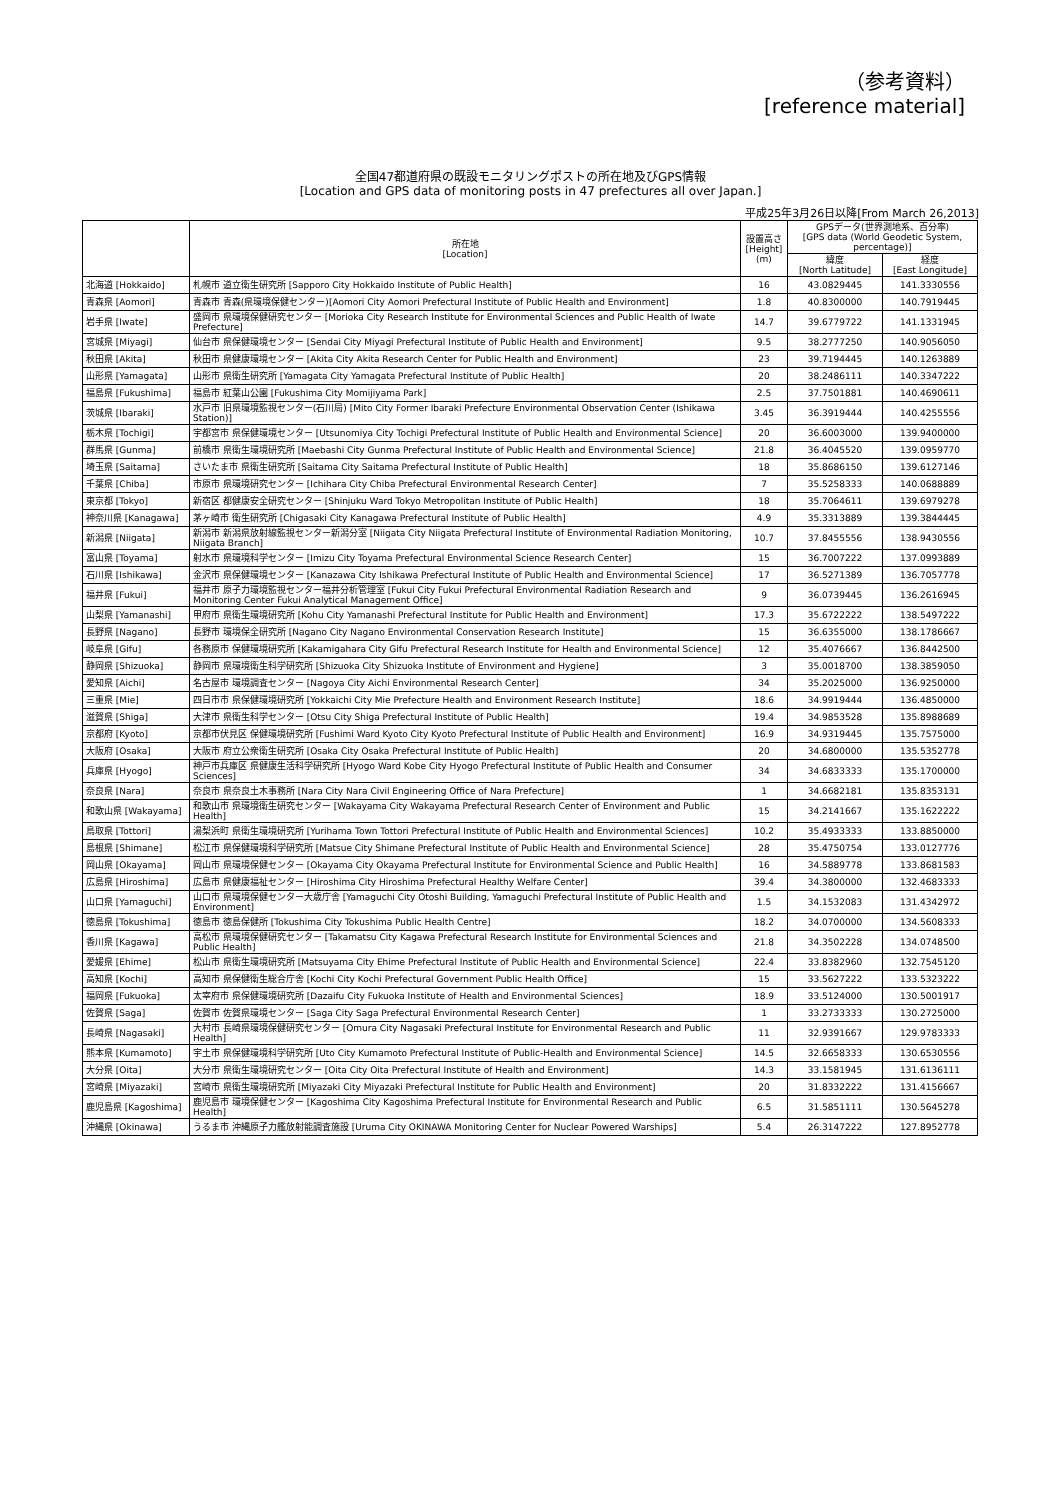（参考資料）
[reference material]
全国47都道府県の既設モニタリングポストの所在地及びGPS情報
[Location and GPS data of monitoring posts in 47 prefectures all over Japan.]
平成25年3月26日以降[From March 26,2013]
| | 所在地 [Location] | 設置高さ [Height] (m) | GPSデータ(世界測地系、百分率) [GPS data (World Geodetic System, percentage)] | |
| --- | --- | --- | --- | --- |
| | | | 緯度 [North Latitude] | 経度 [East Longitude] |
| 北海道 [Hokkaido] | 札幌市 道立衛生研究所 [Sapporo City Hokkaido Institute of Public Health] | 16 | 43.0829445 | 141.3330556 |
| 青森県 [Aomori] | 青森市 青森(県環境保健センター)[Aomori City Aomori Prefectural Institute of Public Health and Environment] | 1.8 | 40.8300000 | 140.7919445 |
| 岩手県 [Iwate] | 盛岡市 県環境保健研究センター [Morioka City Research Institute for Environmental Sciences and Public Health of Iwate Prefecture] | 14.7 | 39.6779722 | 141.1331945 |
| 宮城県 [Miyagi] | 仙台市 県保健環境センター [Sendai City Miyagi Prefectural Institute of Public Health and Environment] | 9.5 | 38.2777250 | 140.9056050 |
| 秋田県 [Akita] | 秋田市 県健康環境センター [Akita City Akita Research Center for Public Health and Environment] | 23 | 39.7194445 | 140.1263889 |
| 山形県 [Yamagata] | 山形市 県衛生研究所 [Yamagata City Yamagata Prefectural Institute of Public Health] | 20 | 38.2486111 | 140.3347222 |
| 福島県 [Fukushima] | 福島市 紅葉山公園 [Fukushima City Momijiyama Park] | 2.5 | 37.7501881 | 140.4690611 |
| 茨城県 [Ibaraki] | 水戸市 旧県環境監視センター(石川局) [Mito City Former Ibaraki Prefecture Environmental Observation Center (Ishikawa Station)] | 3.45 | 36.3919444 | 140.4255556 |
| 栃木県 [Tochigi] | 宇都宮市 県保健環境センター [Utsunomiya City Tochigi Prefectural Institute of Public Health and Environmental Science] | 20 | 36.6003000 | 139.9400000 |
| 群馬県 [Gunma] | 前橋市 県衛生環境研究所 [Maebashi City Gunma Prefectural Institute of Public Health and Environmental Science] | 21.8 | 36.4045520 | 139.0959770 |
| 埼玉県 [Saitama] | さいたま市 県衛生研究所 [Saitama City Saitama Prefectural Institute of Public Health] | 18 | 35.8686150 | 139.6127146 |
| 千葉県 [Chiba] | 市原市 県環境研究センター [Ichihara City Chiba Prefectural Environmental Research Center] | 7 | 35.5258333 | 140.0688889 |
| 東京都 [Tokyo] | 新宿区 都健康安全研究センター [Shinjuku Ward Tokyo Metropolitan Institute of Public Health] | 18 | 35.7064611 | 139.6979278 |
| 神奈川県 [Kanagawa] | 茅ヶ崎市 衛生研究所 [Chigasaki City Kanagawa Prefectural Institute of Public Health] | 4.9 | 35.3313889 | 139.3844445 |
| 新潟県 [Niigata] | 新潟市 新潟県放射線監視センター新潟分室 [Niigata City Niigata Prefectural Institute of Environmental Radiation Monitoring, Niigata Branch] | 10.7 | 37.8455556 | 138.9430556 |
| 富山県 [Toyama] | 射水市 県環境科学センター [Imizu City Toyama Prefectural Environmental Science Research Center] | 15 | 36.7007222 | 137.0993889 |
| 石川県 [Ishikawa] | 金沢市 県保健環境センター [Kanazawa City Ishikawa Prefectural Institute of Public Health and Environmental Science] | 17 | 36.5271389 | 136.7057778 |
| 福井県 [Fukui] | 福井市 原子力環境監視センター福井分析管理室 [Fukui City Fukui Prefectural Environmental Radiation Research and Monitoring Center Fukui Analytical Management Office] | 9 | 36.0739445 | 136.2616945 |
| 山梨県 [Yamanashi] | 甲府市 県衛生環境研究所 [Kohu City Yamanashi Prefectural Institute for Public Health and Environment] | 17.3 | 35.6722222 | 138.5497222 |
| 長野県 [Nagano] | 長野市 環境保全研究所 [Nagano City Nagano Environmental Conservation Research Institute] | 15 | 36.6355000 | 138.1786667 |
| 岐阜県 [Gifu] | 各務原市 保健環境研究所 [Kakamigahara City Gifu Prefectural Research Institute for Health and Environmental Science] | 12 | 35.4076667 | 136.8442500 |
| 静岡県 [Shizuoka] | 静岡市 県環境衛生科学研究所 [Shizuoka City Shizuoka Institute of Environment and Hygiene] | 3 | 35.0018700 | 138.3859050 |
| 愛知県 [Aichi] | 名古屋市 環境調査センター [Nagoya City Aichi Environmental Research Center] | 34 | 35.2025000 | 136.9250000 |
| 三重県 [Mie] | 四日市市 県保健環境研究所 [Yokkaichi City Mie Prefecture Health and Environment Research Institute] | 18.6 | 34.9919444 | 136.4850000 |
| 滋賀県 [Shiga] | 大津市 県衛生科学センター [Otsu City Shiga Prefectural Institute of Public Health] | 19.4 | 34.9853528 | 135.8988689 |
| 京都府 [Kyoto] | 京都市伏見区 保健環境研究所 [Fushimi Ward Kyoto City Kyoto Prefectural Institute of Public Health and Environment] | 16.9 | 34.9319445 | 135.7575000 |
| 大阪府 [Osaka] | 大阪市 府立公衆衛生研究所 [Osaka City Osaka Prefectural Institute of Public Health] | 20 | 34.6800000 | 135.5352778 |
| 兵庫県 [Hyogo] | 神戸市兵庫区 県健康生活科学研究所 [Hyogo Ward Kobe City Hyogo Prefectural Institute of Public Health and Consumer Sciences] | 34 | 34.6833333 | 135.1700000 |
| 奈良県 [Nara] | 奈良市 県奈良土木事務所 [Nara City Nara Civil Engineering Office of Nara Prefecture] | 1 | 34.6682181 | 135.8353131 |
| 和歌山県 [Wakayama] | 和歌山市 県環境衛生研究センター [Wakayama City Wakayama Prefectural Research Center of Environment and Public Health] | 15 | 34.2141667 | 135.1622222 |
| 鳥取県 [Tottori] | 湯梨浜町 県衛生環境研究所 [Yurihama Town Tottori Prefectural Institute of Public Health and Environmental Sciences] | 10.2 | 35.4933333 | 133.8850000 |
| 島根県 [Shimane] | 松江市 県保健環境科学研究所 [Matsue City Shimane Prefectural Institute of Public Health and Environmental Science] | 28 | 35.4750754 | 133.0127776 |
| 岡山県 [Okayama] | 岡山市 県環境保健センター [Okayama City Okayama Prefectural Institute for Environmental Science and Public Health] | 16 | 34.5889778 | 133.8681583 |
| 広島県 [Hiroshima] | 広島市 県健康福祉センター [Hiroshima City Hiroshima Prefectural Healthy Welfare Center] | 39.4 | 34.3800000 | 132.4683333 |
| 山口県 [Yamaguchi] | 山口市 県環境保健センター大歳庁舎 [Yamaguchi City Otoshi Building, Yamaguchi Prefectural Institute of Public Health and Environment] | 1.5 | 34.1532083 | 131.4342972 |
| 徳島県 [Tokushima] | 徳島市 徳島保健所 [Tokushima City Tokushima Public Health Centre] | 18.2 | 34.0700000 | 134.5608333 |
| 香川県 [Kagawa] | 高松市 県環境保健研究センター [Takamatsu City Kagawa Prefectural Research Institute for Environmental Sciences and Public Health] | 21.8 | 34.3502228 | 134.0748500 |
| 愛媛県 [Ehime] | 松山市 県衛生環境研究所 [Matsuyama City Ehime Prefectural Institute of Public Health and Environmental Science] | 22.4 | 33.8382960 | 132.7545120 |
| 高知県 [Kochi] | 高知市 県保健衛生総合庁舎 [Kochi City Kochi Prefectural Government Public Health Office] | 15 | 33.5627222 | 133.5323222 |
| 福岡県 [Fukuoka] | 太宰府市 県保健環境研究所 [Dazaifu City Fukuoka Institute of Health and Environmental Sciences] | 18.9 | 33.5124000 | 130.5001917 |
| 佐賀県 [Saga] | 佐賀市 佐賀県環境センター [Saga City Saga Prefectural Environmental Research Center] | 1 | 33.2733333 | 130.2725000 |
| 長崎県 [Nagasaki] | 大村市 長崎県環境保健研究センター [Omura City Nagasaki Prefectural Institute for Environmental Research and Public Health] | 11 | 32.9391667 | 129.9783333 |
| 熊本県 [Kumamoto] | 宇土市 県保健環境科学研究所 [Uto City Kumamoto Prefectural Institute of Public-Health and Environmental Science] | 14.5 | 32.6658333 | 130.6530556 |
| 大分県 [Oita] | 大分市 県衛生環境研究センター [Oita City Oita Prefectural Institute of Health and Environment] | 14.3 | 33.1581945 | 131.6136111 |
| 宮崎県 [Miyazaki] | 宮崎市 県衛生環境研究所 [Miyazaki City Miyazaki Prefectural Institute for Public Health and Environment] | 20 | 31.8332222 | 131.4156667 |
| 鹿児島県 [Kagoshima] | 鹿児島市 環境保健センター [Kagoshima City Kagoshima Prefectural Institute for Environmental Research and Public Health] | 6.5 | 31.5851111 | 130.5645278 |
| 沖縄県 [Okinawa] | うるま市 沖縄原子力艦放射能調査施設 [Uruma City OKINAWA Monitoring Center for Nuclear Powered Warships] | 5.4 | 26.3147222 | 127.8952778 |